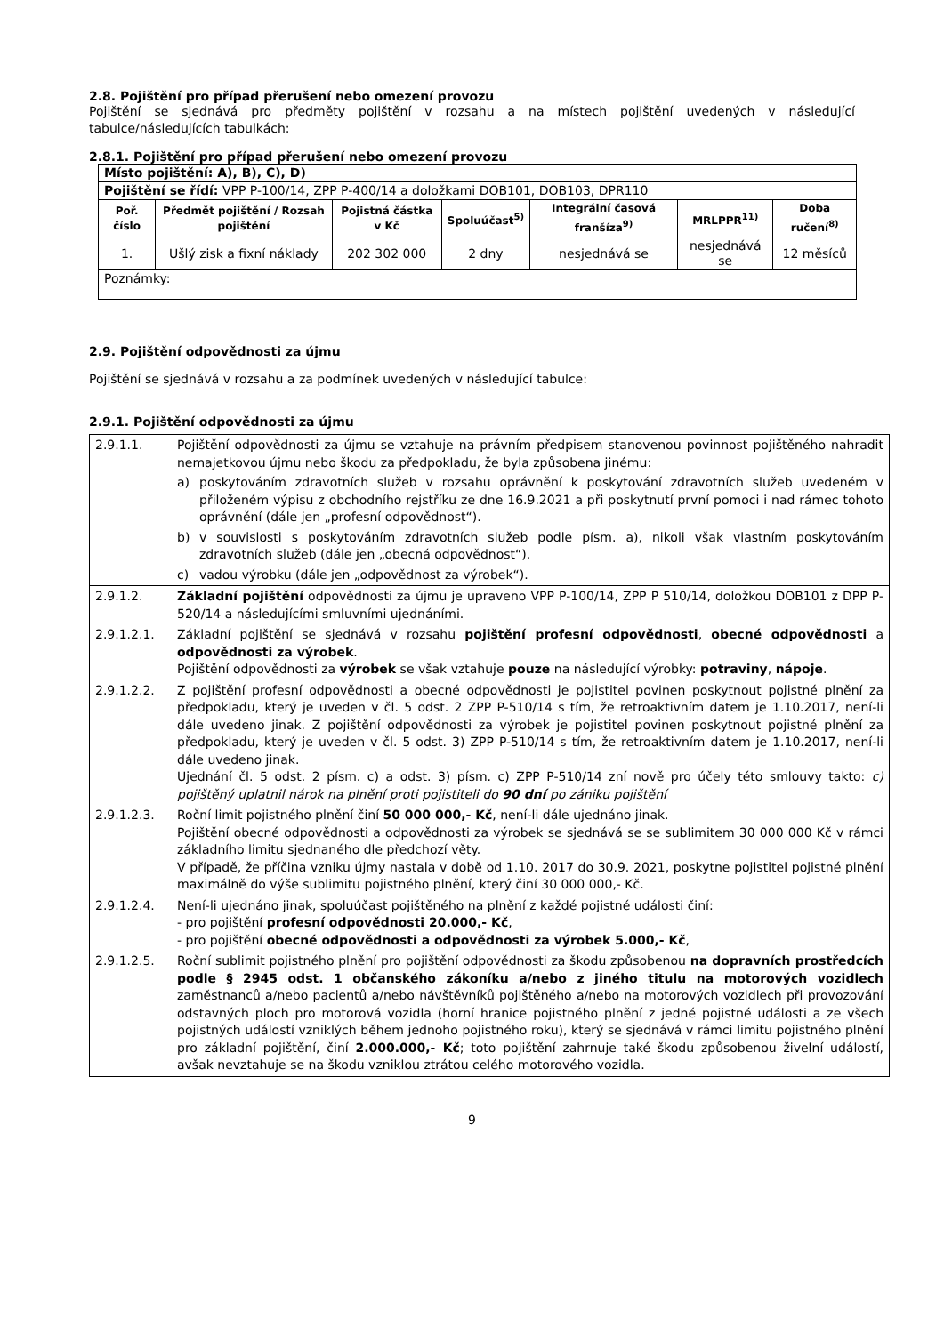2.8. Pojištění pro případ přerušení nebo omezení provozu
Pojištění se sjednává pro předměty pojištění v rozsahu a na místech pojištění uvedených v následující tabulce/následujících tabulkách:
2.8.1. Pojištění pro případ přerušení nebo omezení provozu
| Místo pojištění: A), B), C), D) | | | | | | |
| Pojištění se řídí: VPP P-100/14, ZPP P-400/14 a doložkami DOB101, DOB103, DPR110 | | | | | | |
| Poř. číslo | Předmět pojištění / Rozsah pojištění | Pojistná částka v Kč | Spoluúčast<sup>5)</sup> | Integrální časová franšíza<sup>9)</sup> | MRLPPR<sup>11)</sup> | Doba ručení<sup>8)</sup> |
| 1. | Ušlý zisk a fixní náklady | 202 302 000 | 2 dny | nesjednává se | nesjednává se | 12 měsíců |
| Poznámky: | | | | | | |
2.9. Pojištění odpovědnosti za újmu
Pojištění se sjednává v rozsahu a za podmínek uvedených v následující tabulce:
2.9.1. Pojištění odpovědnosti za újmu
| 2.9.1.1. | Pojištění odpovědnosti za újmu se vztahuje na právním předpisem stanovenou povinnost pojištěného nahradit nemajetkovou újmu nebo škodu za předpokladu, že byla způsobena jinému: a) poskytováním zdravotních služeb v rozsahu oprávnění k poskytování zdravotních služeb uvedeném v přiloženém výpisu z obchodního rejstříku ze dne 16.9.2021 a při poskytnutí první pomoci i nad rámec tohoto oprávnění (dále jen „profesní odpovědnost“). b) v souvislosti s poskytováním zdravotních služeb podle písm. a), nikoli však vlastním poskytováním zdravotních služeb (dále jen „obecná odpovědnost“). c) vadou výrobku (dále jen „odpovědnost za výrobek“). |
| 2.9.1.2. | Základní pojištění odpovědnosti za újmu je upraveno VPP P-100/14, ZPP P 510/14, doložkou DOB101 z DPP P-520/14 a následujícími smluvními ujednáními. |
| 2.9.1.2.1. | Základní pojištění se sjednává v rozsahu pojištění profesní odpovědnosti , obecné odpovědnosti a odpovědnosti za výrobek . Pojištění odpovědnosti za výrobek se však vztahuje pouze na následující výrobky: potraviny , nápoje . |
| 2.9.1.2.2. | Z pojištění profesní odpovědnosti a obecné odpovědnosti je pojistitel povinen poskytnout pojistné plnění za předpokladu, který je uveden v čl. 5 odst. 2 ZPP P-510/14 s tím, že retroaktivním datem je 1.10.2017, není-li dále uvedeno jinak. Z pojištění odpovědnosti za výrobek je pojistitel povinen poskytnout pojistné plnění za předpokladu, který je uveden v čl. 5 odst. 3) ZPP P-510/14 s tím, že retroaktivním datem je 1.10.2017, není-li dále uvedeno jinak. Ujednání čl. 5 odst. 2 písm. c) a odst. 3) písm. c) ZPP P-510/14 zní nově pro účely této smlouvy takto: c) pojištěný uplatnil nárok na plnění proti pojistiteli do 90 dní po zániku pojištění |
| 2.9.1.2.3. | Roční limit pojistného plnění činí 50 000 000,- Kč , není-li dále ujednáno jinak. Pojištění obecné odpovědnosti a odpovědnosti za výrobek se sjednává se se sublimitem 30 000 000 Kč v rámci základního limitu sjednaného dle předchozí věty. V případě, že příčina vzniku újmy nastala v době od 1.10. 2017 do 30.9. 2021, poskytne pojistitel pojistné plnění maximálně do výše sublimitu pojistného plnění, který činí 30 000 000,- Kč. |
| 2.9.1.2.4. | Není-li ujednáno jinak, spoluúčast pojištěného na plnění z každé pojistné události činí: - pro pojištění profesní odpovědnosti 20.000,- Kč , - pro pojištění obecné odpovědnosti a odpovědnosti za výrobek 5.000,- Kč , |
| 2.9.1.2.5. | Roční sublimit pojistného plnění pro pojištění odpovědnosti za škodu způsobenou na dopravních prostředcích podle § 2945 odst. 1 občanského zákoníku a/nebo z jiného titulu na motorových vozidlech zaměstnanců a/nebo pacientů a/nebo návštěvníků pojištěného a/nebo na motorových vozidlech při provozování odstavných ploch pro motorová vozidla (horní hranice pojistného plnění z jedné pojistné události a ze všech pojistných událostí vzniklých během jednoho pojistného roku), který se sjednává v rámci limitu pojistného plnění pro základní pojištění, činí 2.000.000,- Kč ; toto pojištění zahrnuje také škodu způsobenou živelní událostí, avšak nevztahuje se na škodu vzniklou ztrátou celého motorového vozidla. |
9